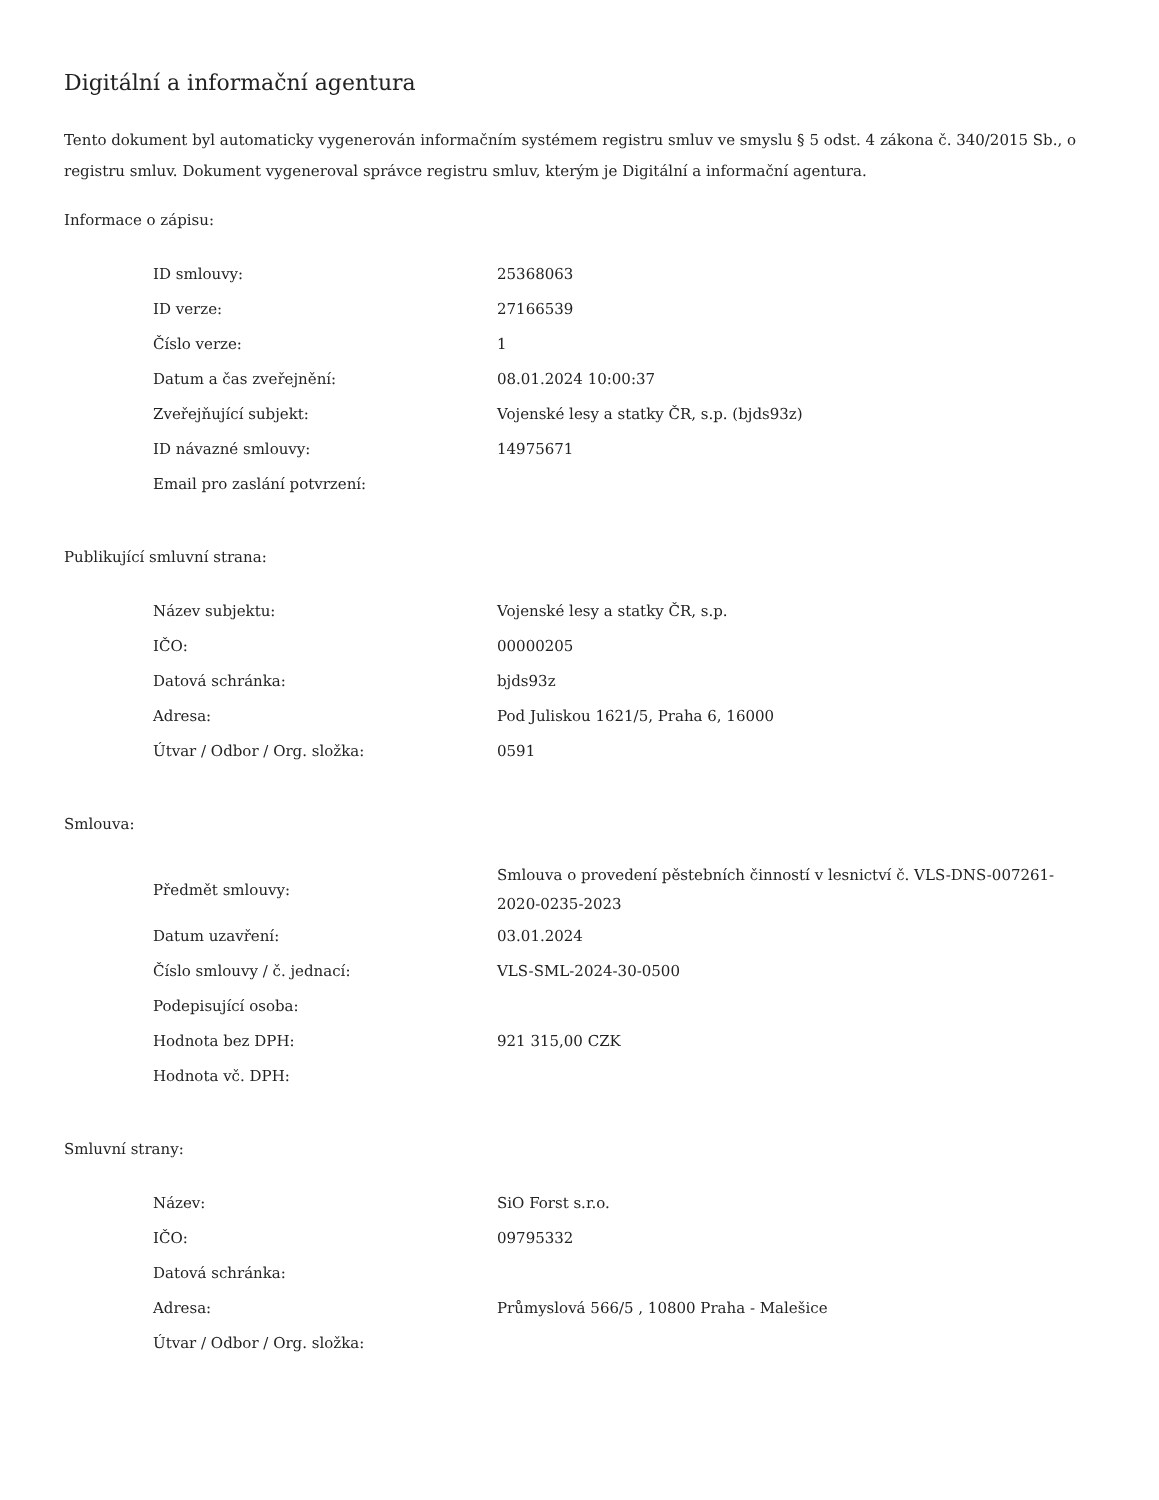Digitální a informační agentura
Tento dokument byl automaticky vygenerován informačním systémem registru smluv ve smyslu § 5 odst. 4 zákona č. 340/2015 Sb., o registru smluv. Dokument vygeneroval správce registru smluv, kterým je Digitální a informační agentura.
Informace o zápisu:
| ID smlouvy: | 25368063 |
| ID verze: | 27166539 |
| Číslo verze: | 1 |
| Datum a čas zveřejnění: | 08.01.2024 10:00:37 |
| Zveřejňující subjekt: | Vojenské lesy a statky ČR, s.p. (bjds93z) |
| ID návazné smlouvy: | 14975671 |
| Email pro zaslání potvrzení: | |
Publikující smluvní strana:
| Název subjektu: | Vojenské lesy a statky ČR, s.p. |
| IČO: | 00000205 |
| Datová schránka: | bjds93z |
| Adresa: | Pod Juliskou 1621/5, Praha 6, 16000 |
| Útvar / Odbor / Org. složka: | 0591 |
Smlouva:
| Předmět smlouvy: | Smlouva o provedení pěstebních činností v lesnictví č. VLS-DNS-007261-2020-0235-2023 |
| Datum uzavření: | 03.01.2024 |
| Číslo smlouvy / č. jednací: | VLS-SML-2024-30-0500 |
| Podepisující osoba: | |
| Hodnota bez DPH: | 921 315,00 CZK |
| Hodnota vč. DPH: | |
Smluvní strany:
| Název: | SiO Forst s.r.o. |
| IČO: | 09795332 |
| Datová schránka: | |
| Adresa: | Průmyslová 566/5 , 10800 Praha - Malešice |
| Útvar / Odbor / Org. složka: | |